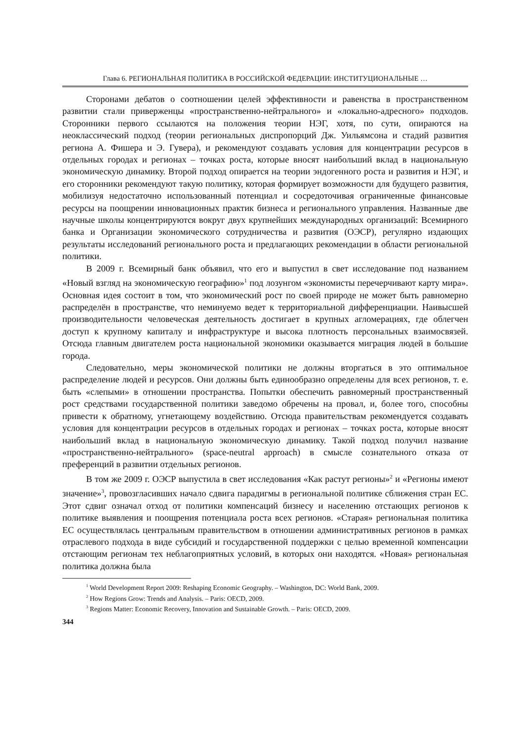Глава 6. РЕГИОНАЛЬНАЯ ПОЛИТИКА В РОССИЙСКОЙ ФЕДЕРАЦИИ: ИНСТИТУЦИОНАЛЬНЫЕ …
Сторонами дебатов о соотношении целей эффективности и равенства в пространственном развитии стали приверженцы «пространственно-нейтрального» и «локально-адресного» подходов. Сторонники первого ссылаются на положения теории НЭГ, хотя, по сути, опираются на неоклассический подход (теории региональных диспропорций Дж. Уильямсона и стадий развития региона А. Фишера и Э. Гувера), и рекомендуют создавать условия для концентрации ресурсов в отдельных городах и регионах – точках роста, которые вносят наибольший вклад в национальную экономическую динамику. Второй подход опирается на теории эндогенного роста и развития и НЭГ, и его сторонники рекомендуют такую политику, которая формирует возможности для будущего развития, мобилизуя недостаточно использованный потенциал и сосредоточивая ограниченные финансовые ресурсы на поощрении инновационных практик бизнеса и регионального управления. Названные две научные школы концентрируются вокруг двух крупнейших международных организаций: Всемирного банка и Организации экономического сотрудничества и развития (ОЭСР), регулярно издающих результаты исследований регионального роста и предлагающих рекомендации в области региональной политики.
В 2009 г. Всемирный банк объявил, что его и выпустил в свет исследование под названием «Новый взгляд на экономическую географию»<sup>1</sup> под лозунгом «экономисты перечерчивают карту мира». Основная идея состоит в том, что экономический рост по своей природе не может быть равномерно распределён в пространстве, что неминуемо ведет к территориальной дифференциации. Наивысшей производительности человеческая деятельность достигает в крупных агломерациях, где облегчен доступ к крупному капиталу и инфраструктуре и высока плотность персональных взаимосвязей. Отсюда главным двигателем роста национальной экономики оказывается миграция людей в большие города.
Следовательно, меры экономической политики не должны вторгаться в это оптимальное распределение людей и ресурсов. Они должны быть единообразно определены для всех регионов, т. е. быть «слепыми» в отношении пространства. Попытки обеспечить равномерный пространственный рост средствами государственной политики заведомо обречены на провал, и, более того, способны привести к обратному, угнетающему воздействию. Отсюда правительствам рекомендуется создавать условия для концентрации ресурсов в отдельных городах и регионах – точках роста, которые вносят наибольший вклад в национальную экономическую динамику. Такой подход получил название «пространственно-нейтрального» (space-neutral approach) в смысле сознательного отказа от преференций в развитии отдельных регионов.
В том же 2009 г. ОЭСР выпустила в свет исследования «Как растут регионы»<sup>2</sup> и «Регионы имеют значение»<sup>3</sup>, провозгласивших начало сдвига парадигмы в региональной политике сближения стран ЕС. Этот сдвиг означал отход от политики компенсаций бизнесу и населению отстающих регионов к политике выявления и поощрения потенциала роста всех регионов. «Старая» региональная политика ЕС осуществлялась центральным правительством в отношении административных регионов в рамках отраслевого подхода в виде субсидий и государственной поддержки с целью временной компенсации отстающим регионам тех неблагоприятных условий, в которых они находятся. «Новая» региональная политика должна была
<sup>1</sup> World Development Report 2009: Reshaping Economic Geography. – Washington, DC: World Bank, 2009.
<sup>2</sup> How Regions Grow: Trends and Analysis. – Paris: OECD, 2009.
<sup>3</sup> Regions Matter: Economic Recovery, Innovation and Sustainable Growth. – Paris: OECD, 2009.
344